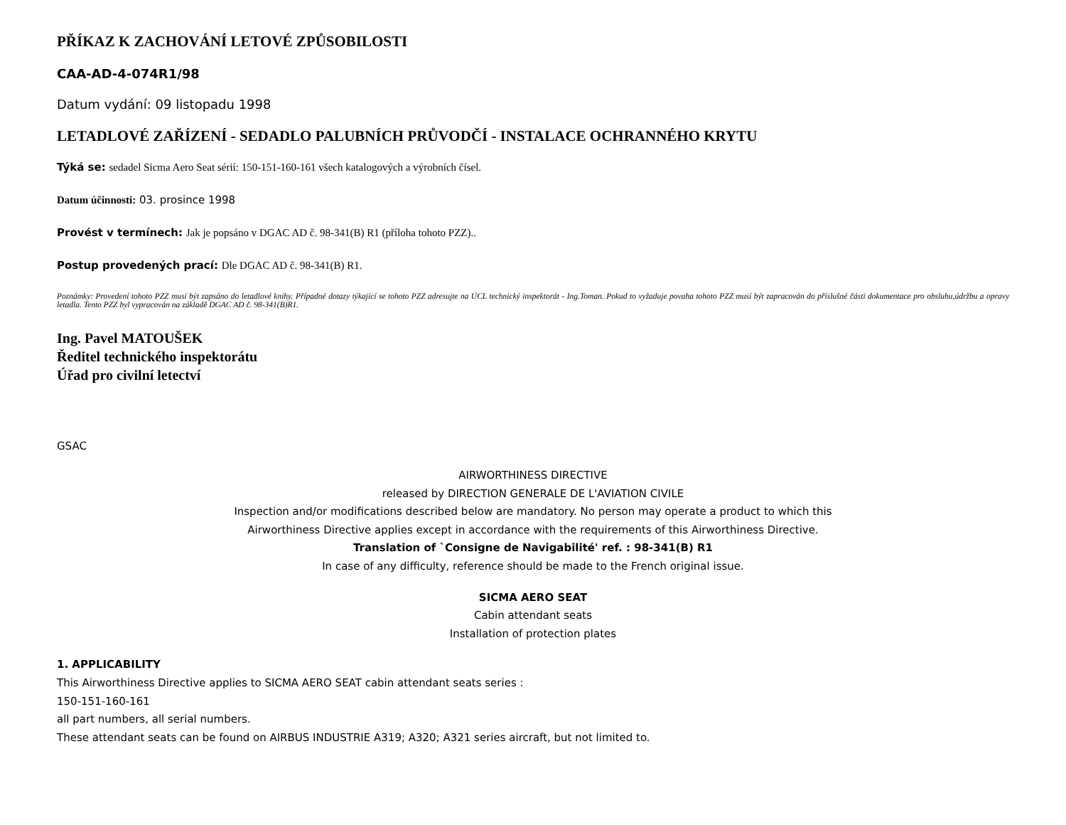PŘÍKAZ K ZACHOVÁNÍ LETOVÉ ZPŮSOBILOSTI
CAA-AD-4-074R1/98
Datum vydání: 09 listopadu 1998
LETADLOVÉ ZAŘÍZENÍ - SEDADLO PALUBNÍCH PRŮVODČÍ - INSTALACE OCHRANNÉHO KRYTU
Týká se: sedadel Sicma Aero Seat sérií: 150-151-160-161 všech katalogových a výrobních čísel.
Datum účinnosti: 03. prosince 1998
Provést v termínech: Jak je popsáno v DGAC AD č. 98-341(B) R1 (příloha tohoto PZZ)..
Postup provedených prací: Dle DGAC AD č. 98-341(B) R1.
Poznámky: Provedení tohoto PZZ musí být zapsáno do letadlové knihy. Případné dotazy týkající se tohoto PZZ adresujte na ÚCL technický inspektorát - Ing.Toman. Pokud to vyžaduje povaha tohoto PZZ musí být zapracován do příslušné části dokumentace pro obsluhu,údržbu a opravy letadla. Tento PZZ byl vypracován na základě DGAC AD č. 98-341(B)R1.
Ing. Pavel MATOUŠEK
Ředitel technického inspektorátu
Úřad pro civilní letectví
GSAC
AIRWORTHINESS DIRECTIVE
released by DIRECTION GENERALE DE L'AVIATION CIVILE
Inspection and/or modifications described below are mandatory. No person may operate a product to which this
Airworthiness Directive applies except in accordance with the requirements of this Airworthiness Directive.
Translation of `Consigne de Navigabilité' ref. : 98-341(B) R1
In case of any difficulty, reference should be made to the French original issue.
SICMA AERO SEAT
Cabin attendant seats
Installation of protection plates
1. APPLICABILITY
This Airworthiness Directive applies to SICMA AERO SEAT cabin attendant seats series :
150-151-160-161
all part numbers, all serial numbers.
These attendant seats can be found on AIRBUS INDUSTRIE A319; A320; A321 series aircraft, but not limited to.